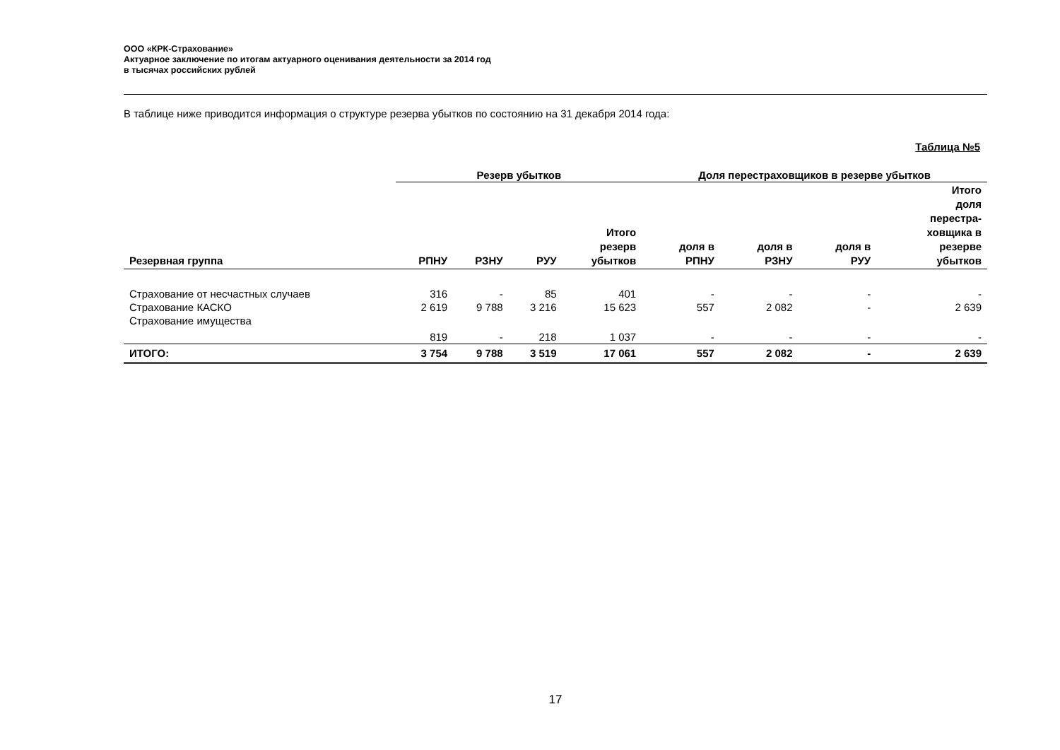ООО «КРК-Страхование»
Актуарное заключение по итогам актуарного оценивания деятельности за 2014 год
в тысячах российских рублей
В таблице ниже приводится информация о структуре резерва убытков по состоянию на 31 декабря 2014 года:
Таблица №5
| | Резерв убытков | | | | Доля перестраховщиков в резерве убытков | | | |
| --- | --- | --- | --- | --- | --- | --- | --- | --- |
| Резервная группа | РПНУ | РЗНУ | РУУ | Итого резерв убытков | доля в РПНУ | доля в РЗНУ | доля в РУУ | Итого доля перестра- ховщика в резерве убытков |
| Страхование от несчастных случаев | 316 | - | 85 | 401 | - | - | - | - |
| Страхование КАСКО | 2 619 | 9 788 | 3 216 | 15 623 | 557 | 2 082 | - | 2 639 |
| Страхование имущества | 819 | - | 218 | 1 037 | - | - | - | - |
| ИТОГО: | 3 754 | 9 788 | 3 519 | 17 061 | 557 | 2 082 | - | 2 639 |
17